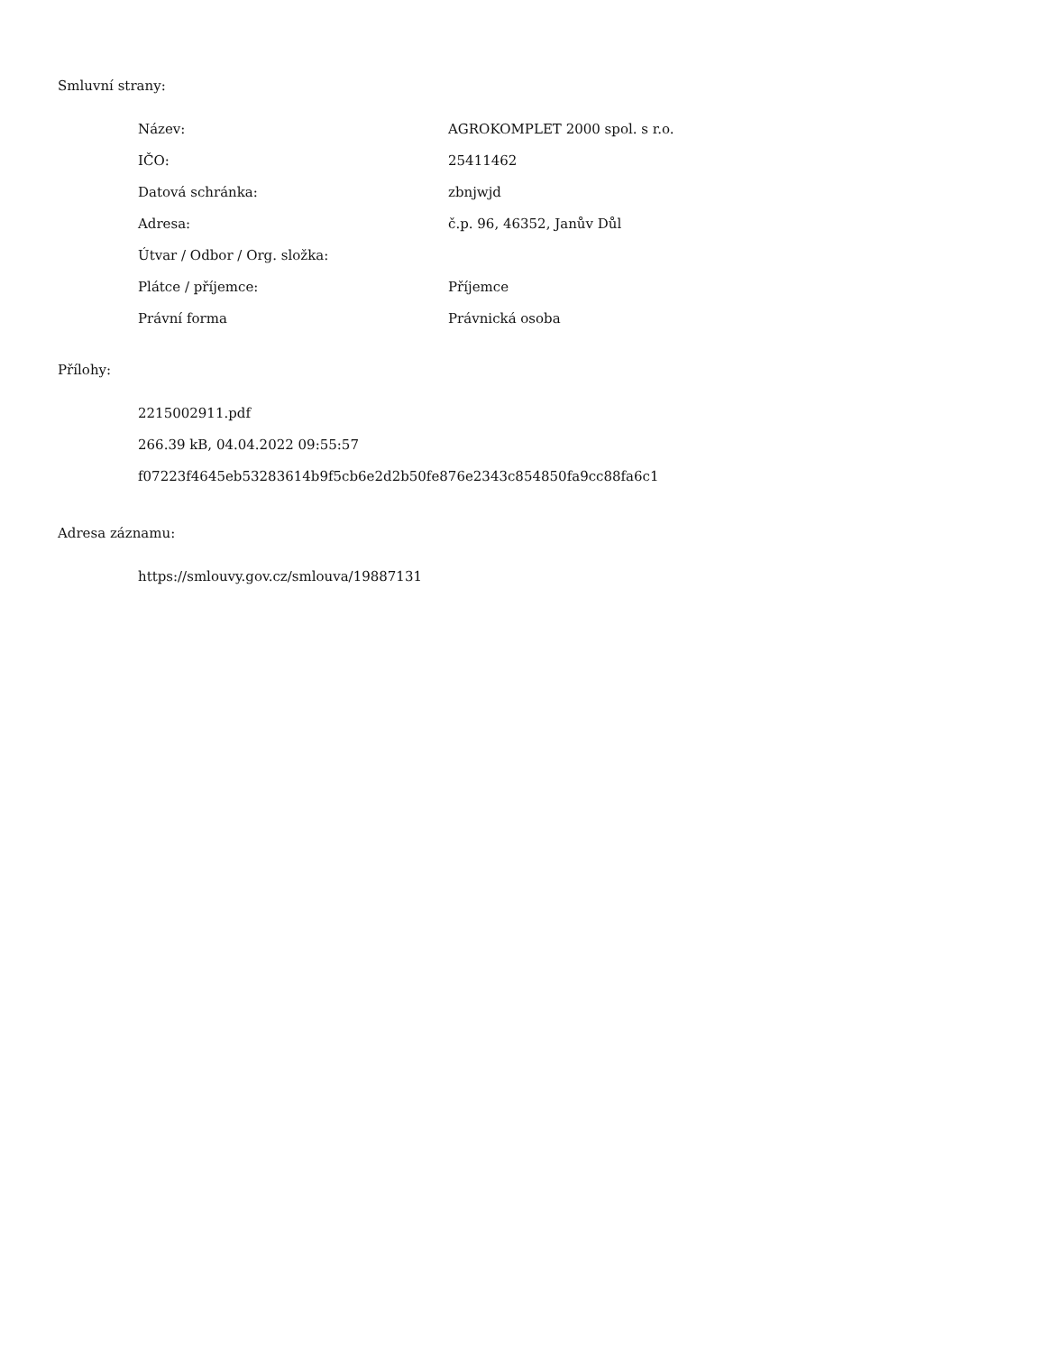Smluvní strany:
| Název: | AGROKOMPLET 2000 spol. s r.o. |
| IČO: | 25411462 |
| Datová schránka: | zbnjwjd |
| Adresa: | č.p. 96, 46352, Janův Důl |
| Útvar / Odbor / Org. složka: | |
| Plátce / příjemce: | Příjemce |
| Právní forma | Právnická osoba |
Přílohy:
2215002911.pdf
266.39 kB, 04.04.2022 09:55:57
f07223f4645eb53283614b9f5cb6e2d2b50fe876e2343c854850fa9cc88fa6c1
Adresa záznamu:
https://smlouvy.gov.cz/smlouva/19887131